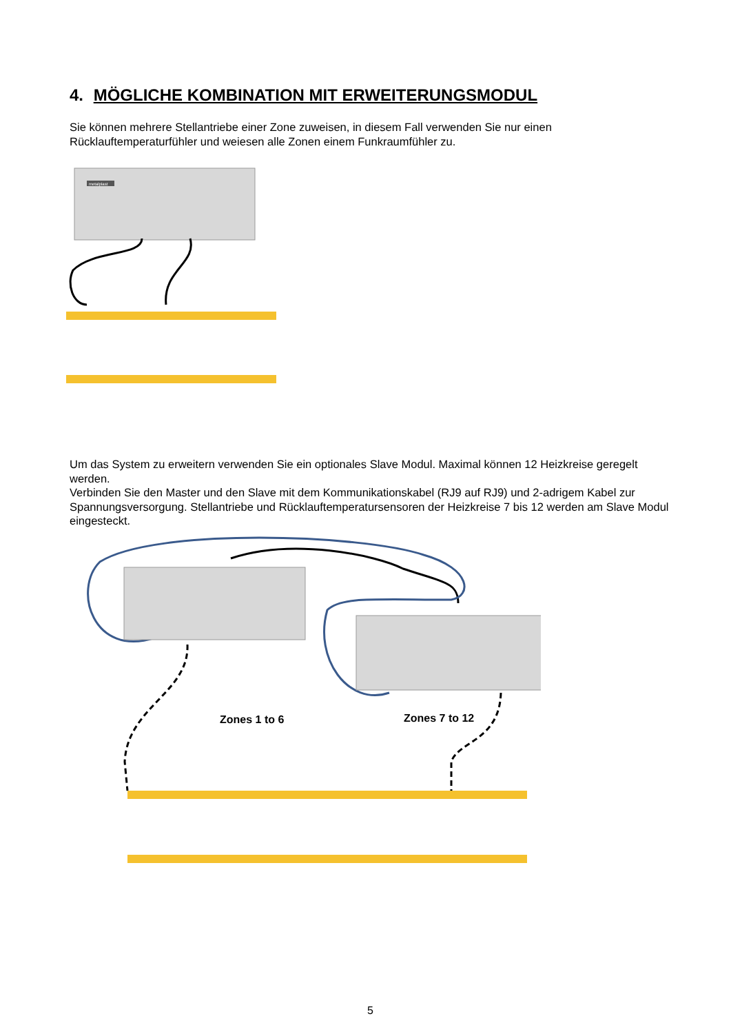4. MÖGLICHE KOMBINATION MIT ERWEITERUNGSMODUL
Sie können mehrere Stellantriebe einer Zone zuweisen, in diesem Fall verwenden Sie nur einen Rücklauftemperaturfühler und weiesen alle Zonen einem Funkraumfühler zu.
metalplast
Um das System zu erweitern verwenden Sie ein optionales Slave Modul. Maximal können 12 Heizkreise geregelt werden.
Verbinden Sie den Master und den Slave mit dem Kommunikationskabel (RJ9 auf RJ9) und 2-adrigem Kabel zur Spannungsversorgung. Stellantriebe und Rücklauftemperatursensoren der Heizkreise 7 bis 12 werden am Slave Modul eingesteckt.
Zones 1 to 6 Zones 7 to 12
5